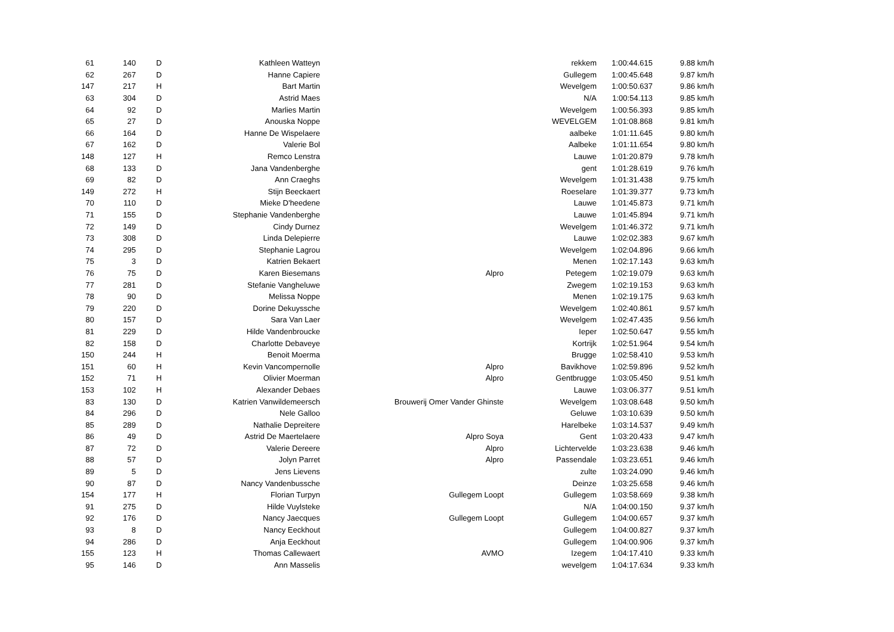| 61 | 140 | D | Kathleen Watteyn | | rekkem | 1:00:44.615 | 9.88 km/h |
| 62 | 267 | D | Hanne Capiere | | Gullegem | 1:00:45.648 | 9.87 km/h |
| 147 | 217 | H | Bart Martin | | Wevelgem | 1:00:50.637 | 9.86 km/h |
| 63 | 304 | D | Astrid Maes | | N/A | 1:00:54.113 | 9.85 km/h |
| 64 | 92 | D | Marlies Martin | | Wevelgem | 1:00:56.393 | 9.85 km/h |
| 65 | 27 | D | Anouska Noppe | | WEVELGEM | 1:01:08.868 | 9.81 km/h |
| 66 | 164 | D | Hanne De Wispelaere | | aalbeke | 1:01:11.645 | 9.80 km/h |
| 67 | 162 | D | Valerie Bol | | Aalbeke | 1:01:11.654 | 9.80 km/h |
| 148 | 127 | H | Remco Lenstra | | Lauwe | 1:01:20.879 | 9.78 km/h |
| 68 | 133 | D | Jana Vandenberghe | | gent | 1:01:28.619 | 9.76 km/h |
| 69 | 82 | D | Ann Craeghs | | Wevelgem | 1:01:31.438 | 9.75 km/h |
| 149 | 272 | H | Stijn Beeckaert | | Roeselare | 1:01:39.377 | 9.73 km/h |
| 70 | 110 | D | Mieke D'heedene | | Lauwe | 1:01:45.873 | 9.71 km/h |
| 71 | 155 | D | Stephanie Vandenberghe | | Lauwe | 1:01:45.894 | 9.71 km/h |
| 72 | 149 | D | Cindy Durnez | | Wevelgem | 1:01:46.372 | 9.71 km/h |
| 73 | 308 | D | Linda Delepierre | | Lauwe | 1:02:02.383 | 9.67 km/h |
| 74 | 295 | D | Stephanie Lagrou | | Wevelgem | 1:02:04.896 | 9.66 km/h |
| 75 | 3 | D | Katrien Bekaert | | Menen | 1:02:17.143 | 9.63 km/h |
| 76 | 75 | D | Karen Biesemans | Alpro | Petegem | 1:02:19.079 | 9.63 km/h |
| 77 | 281 | D | Stefanie Vangheluwe | | Zwegem | 1:02:19.153 | 9.63 km/h |
| 78 | 90 | D | Melissa Noppe | | Menen | 1:02:19.175 | 9.63 km/h |
| 79 | 220 | D | Dorine Dekuyssche | | Wevelgem | 1:02:40.861 | 9.57 km/h |
| 80 | 157 | D | Sara Van Laer | | Wevelgem | 1:02:47.435 | 9.56 km/h |
| 81 | 229 | D | Hilde Vandenbroucke | | Ieper | 1:02:50.647 | 9.55 km/h |
| 82 | 158 | D | Charlotte Debaveye | | Kortrijk | 1:02:51.964 | 9.54 km/h |
| 150 | 244 | H | Benoit Moerma | | Brugge | 1:02:58.410 | 9.53 km/h |
| 151 | 60 | H | Kevin Vancompernolle | Alpro | Bavikhove | 1:02:59.896 | 9.52 km/h |
| 152 | 71 | H | Olivier Moerman | Alpro | Gentbrugge | 1:03:05.450 | 9.51 km/h |
| 153 | 102 | H | Alexander Debaes | | Lauwe | 1:03:06.377 | 9.51 km/h |
| 83 | 130 | D | Katrien Vanwildemeersch | Brouwerij Omer Vander Ghinste | Wevelgem | 1:03:08.648 | 9.50 km/h |
| 84 | 296 | D | Nele Galloo | | Geluwe | 1:03:10.639 | 9.50 km/h |
| 85 | 289 | D | Nathalie Depreitere | | Harelbeke | 1:03:14.537 | 9.49 km/h |
| 86 | 49 | D | Astrid De Maertelaere | Alpro Soya | Gent | 1:03:20.433 | 9.47 km/h |
| 87 | 72 | D | Valerie Dereere | Alpro | Lichtervelde | 1:03:23.638 | 9.46 km/h |
| 88 | 57 | D | Jolyn Parret | Alpro | Passendale | 1:03:23.651 | 9.46 km/h |
| 89 | 5 | D | Jens Lievens | | zulte | 1:03:24.090 | 9.46 km/h |
| 90 | 87 | D | Nancy Vandenbussche | | Deinze | 1:03:25.658 | 9.46 km/h |
| 154 | 177 | H | Florian Turpyn | Gullegem Loopt | Gullegem | 1:03:58.669 | 9.38 km/h |
| 91 | 275 | D | Hilde Vuylsteke | | N/A | 1:04:00.150 | 9.37 km/h |
| 92 | 176 | D | Nancy Jaecques | Gullegem Loopt | Gullegem | 1:04:00.657 | 9.37 km/h |
| 93 | 8 | D | Nancy Eeckhout | | Gullegem | 1:04:00.827 | 9.37 km/h |
| 94 | 286 | D | Anja Eeckhout | | Gullegem | 1:04:00.906 | 9.37 km/h |
| 155 | 123 | H | Thomas Callewaert | AVMO | Izegem | 1:04:17.410 | 9.33 km/h |
| 95 | 146 | D | Ann Masselis | | wevelgem | 1:04:17.634 | 9.33 km/h |